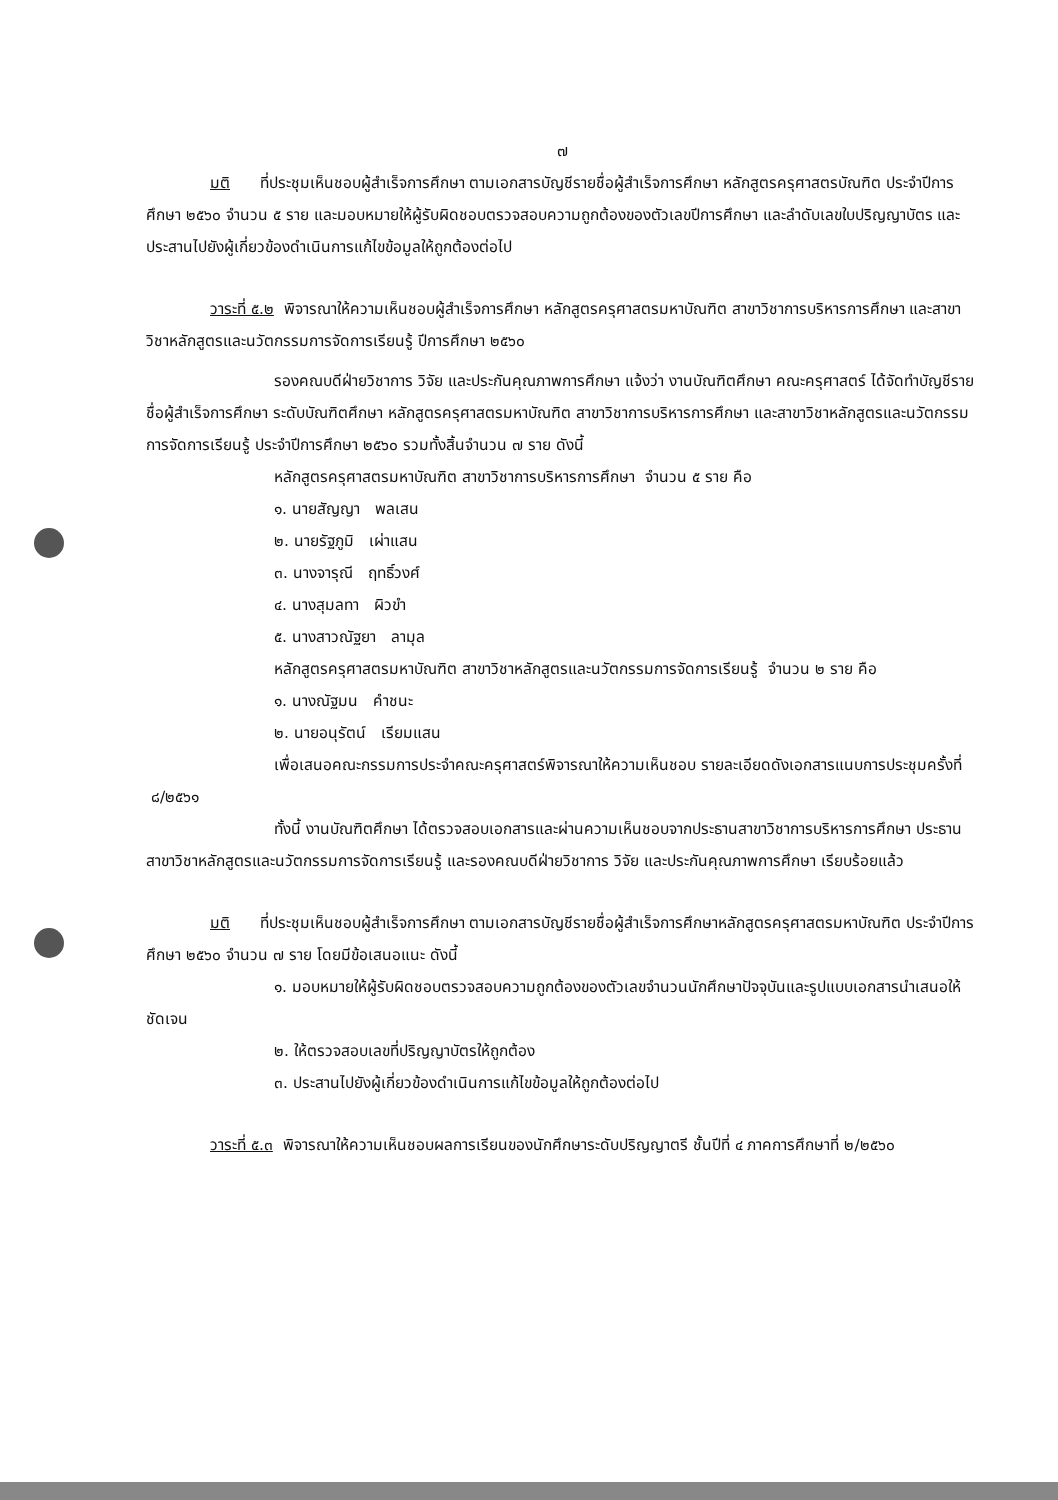๗
มติ ที่ประชุมเห็นชอบผู้สำเร็จการศึกษา ตามเอกสารบัญชีรายชื่อผู้สำเร็จการศึกษา หลักสูตรครุศาสตรบัณฑิต ประจำปีการศึกษา ๒๕๖๐ จำนวน ๕ ราย และมอบหมายให้ผู้รับผิดชอบตรวจสอบความถูกต้องของตัวเลขปีการศึกษา และลำดับเลขใบปริญญาบัตร และประสานไปยังผู้เกี่ยวข้องดำเนินการแก้ไขข้อมูลให้ถูกต้องต่อไป
วาระที่ ๕.๒ พิจารณาให้ความเห็นชอบผู้สำเร็จการศึกษา หลักสูตรครุศาสตรมหาบัณฑิต สาขาวิชาการบริหารการศึกษา และสาขาวิชาหลักสูตรและนวัตกรรมการจัดการเรียนรู้ ปีการศึกษา ๒๕๖๐
รองคณบดีฝ่ายวิชาการ วิจัย และประกันคุณภาพการศึกษา แจ้งว่า งานบัณฑิตศึกษา คณะครุศาสตร์ ได้จัดทำบัญชีรายชื่อผู้สำเร็จการศึกษา ระดับบัณฑิตศึกษา หลักสูตรครุศาสตรมหาบัณฑิต สาขาวิชาการบริหารการศึกษา และสาขาวิชาหลักสูตรและนวัตกรรมการจัดการเรียนรู้ ประจำปีการศึกษา ๒๕๖๐ รวมทั้งสิ้นจำนวน ๗ ราย ดังนี้
หลักสูตรครุศาสตรมหาบัณฑิต สาขาวิชาการบริหารการศึกษา จำนวน ๕ ราย คือ
๑. นายสัญญา พลเสน
๒. นายรัฐภูมิ เผ่าแสน
๓. นางจารุณี ฤทธิ์วงศ์
๔. นางสุมลทา ผิวขำ
๕. นางสาวณัฐยา ลามุล
หลักสูตรครุศาสตรมหาบัณฑิต สาขาวิชาหลักสูตรและนวัตกรรมการจัดการเรียนรู้ จำนวน ๒ ราย คือ
๑. นางณัฐมน คำชนะ
๒. นายอนุรัตน์ เรียมแสน
เพื่อเสนอคณะกรรมการประจำคณะครุศาสตร์พิจารณาให้ความเห็นชอบ รายละเอียดดังเอกสารแนบการประชุมครั้งที่ ๘/๒๕๖๑
ทั้งนี้ งานบัณฑิตศึกษา ได้ตรวจสอบเอกสารและผ่านความเห็นชอบจากประธานสาขาวิชาการบริหารการศึกษา ประธานสาขาวิชาหลักสูตรและนวัตกรรมการจัดการเรียนรู้ และรองคณบดีฝ่ายวิชาการ วิจัย และประกันคุณภาพการศึกษา เรียบร้อยแล้ว
มติ ที่ประชุมเห็นชอบผู้สำเร็จการศึกษา ตามเอกสารบัญชีรายชื่อผู้สำเร็จการศึกษาหลักสูตรครุศาสตรมหาบัณฑิต ประจำปีการศึกษา ๒๕๖๐ จำนวน ๗ ราย โดยมีข้อเสนอแนะ ดังนี้
๑. มอบหมายให้ผู้รับผิดชอบตรวจสอบความถูกต้องของตัวเลขจำนวนนักศึกษาปัจจุบันและรูปแบบเอกสารนำเสนอให้ชัดเจน
๒. ให้ตรวจสอบเลขที่ปริญญาบัตรให้ถูกต้อง
๓. ประสานไปยังผู้เกี่ยวข้องดำเนินการแก้ไขข้อมูลให้ถูกต้องต่อไป
วาระที่ ๕.๓ พิจารณาให้ความเห็นชอบผลการเรียนของนักศึกษาระดับปริญญาตรี ชั้นปีที่ ๔ ภาคการศึกษาที่ ๒/๒๕๖๐